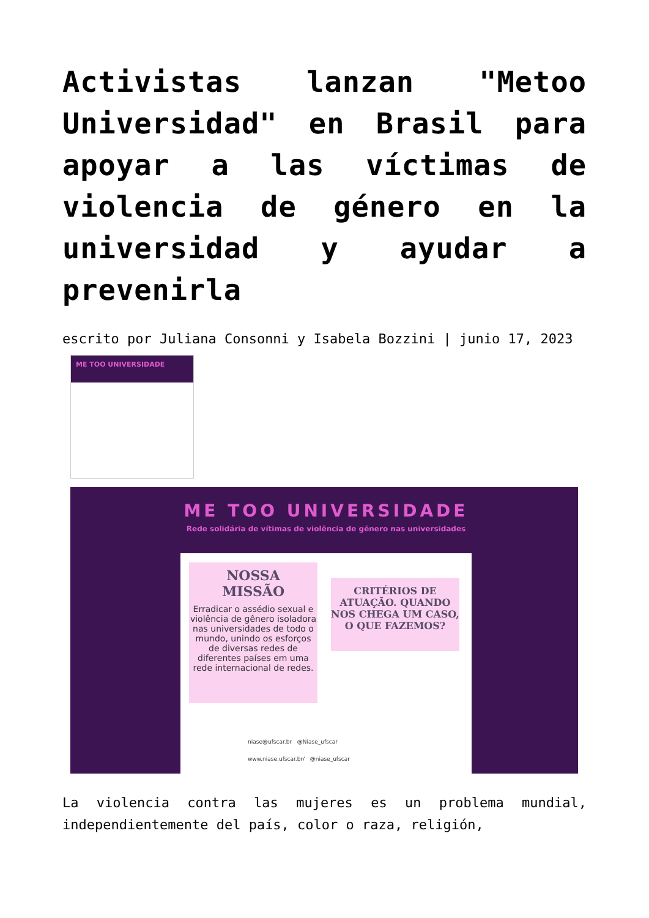Activistas lanzan "Metoo Universidad" en Brasil para apoyar a las víctimas de violencia de género en la universidad y ayudar a prevenirla
escrito por Juliana Consonni y Isabela Bozzini | junio 17, 2023
ME TOO UNIVERSIDADE
ME TOO UNIVERSIDADE
Rede solidária de vítimas de violência de gênero nas universidades
NOSSA
MISSÃO
Erradicar o assédio sexual e violência de gênero isoladora nas universidades de todo o mundo, unindo os esforços de diversas redes de diferentes países em uma rede internacional de redes.
CRITÉRIOS DE ATUAÇÃO. QUANDO NOS CHEGA UM CASO, O QUE FAZEMOS?
niase@ufscar.br @Niase_ufscar
www.niase.ufscar.br/ @niase_ufscar
La violencia contra las mujeres es un problema mundial, independientemente del país, color o raza, religión,